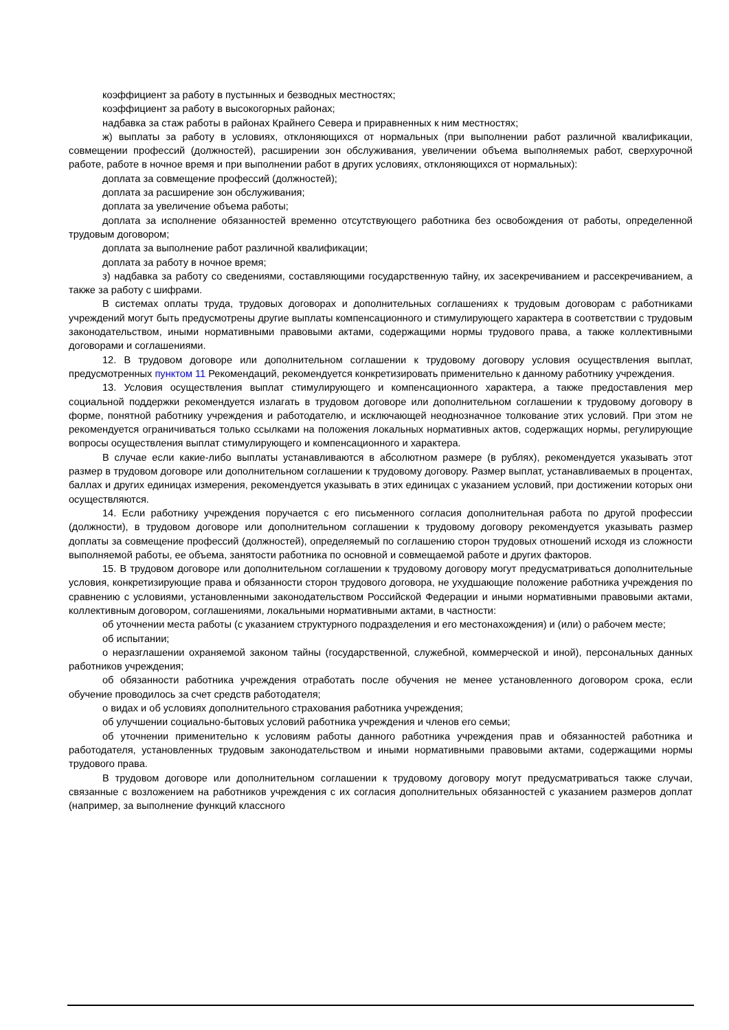коэффициент за работу в пустынных и безводных местностях;
коэффициент за работу в высокогорных районах;
надбавка за стаж работы в районах Крайнего Севера и приравненных к ним местностях;
ж) выплаты за работу в условиях, отклоняющихся от нормальных (при выполнении работ различной квалификации, совмещении профессий (должностей), расширении зон обслуживания, увеличении объема выполняемых работ, сверхурочной работе, работе в ночное время и при выполнении работ в других условиях, отклоняющихся от нормальных):
доплата за совмещение профессий (должностей);
доплата за расширение зон обслуживания;
доплата за увеличение объема работы;
доплата за исполнение обязанностей временно отсутствующего работника без освобождения от работы, определенной трудовым договором;
доплата за выполнение работ различной квалификации;
доплата за работу в ночное время;
з) надбавка за работу со сведениями, составляющими государственную тайну, их засекречиванием и рассекречиванием, а также за работу с шифрами.
В системах оплаты труда, трудовых договорах и дополнительных соглашениях к трудовым договорам с работниками учреждений могут быть предусмотрены другие выплаты компенсационного и стимулирующего характера в соответствии с трудовым законодательством, иными нормативными правовыми актами, содержащими нормы трудового права, а также коллективными договорами и соглашениями.
12. В трудовом договоре или дополнительном соглашении к трудовому договору условия осуществления выплат, предусмотренных пунктом 11 Рекомендаций, рекомендуется конкретизировать применительно к данному работнику учреждения.
13. Условия осуществления выплат стимулирующего и компенсационного характера, а также предоставления мер социальной поддержки рекомендуется излагать в трудовом договоре или дополнительном соглашении к трудовому договору в форме, понятной работнику учреждения и работодателю, и исключающей неоднозначное толкование этих условий. При этом не рекомендуется ограничиваться только ссылками на положения локальных нормативных актов, содержащих нормы, регулирующие вопросы осуществления выплат стимулирующего и компенсационного и характера.
В случае если какие-либо выплаты устанавливаются в абсолютном размере (в рублях), рекомендуется указывать этот размер в трудовом договоре или дополнительном соглашении к трудовому договору. Размер выплат, устанавливаемых в процентах, баллах и других единицах измерения, рекомендуется указывать в этих единицах с указанием условий, при достижении которых они осуществляются.
14. Если работнику учреждения поручается с его письменного согласия дополнительная работа по другой профессии (должности), в трудовом договоре или дополнительном соглашении к трудовому договору рекомендуется указывать размер доплаты за совмещение профессий (должностей), определяемый по соглашению сторон трудовых отношений исходя из сложности выполняемой работы, ее объема, занятости работника по основной и совмещаемой работе и других факторов.
15. В трудовом договоре или дополнительном соглашении к трудовому договору могут предусматриваться дополнительные условия, конкретизирующие права и обязанности сторон трудового договора, не ухудшающие положение работника учреждения по сравнению с условиями, установленными законодательством Российской Федерации и иными нормативными правовыми актами, коллективным договором, соглашениями, локальными нормативными актами, в частности:
об уточнении места работы (с указанием структурного подразделения и его местонахождения) и (или) о рабочем месте;
об испытании;
о неразглашении охраняемой законом тайны (государственной, служебной, коммерческой и иной), персональных данных работников учреждения;
об обязанности работника учреждения отработать после обучения не менее установленного договором срока, если обучение проводилось за счет средств работодателя;
о видах и об условиях дополнительного страхования работника учреждения;
об улучшении социально-бытовых условий работника учреждения и членов его семьи;
об уточнении применительно к условиям работы данного работника учреждения прав и обязанностей работника и работодателя, установленных трудовым законодательством и иными нормативными правовыми актами, содержащими нормы трудового права.
В трудовом договоре или дополнительном соглашении к трудовому договору могут предусматриваться также случаи, связанные с возложением на работников учреждения с их согласия дополнительных обязанностей с указанием размеров доплат (например, за выполнение функций классного